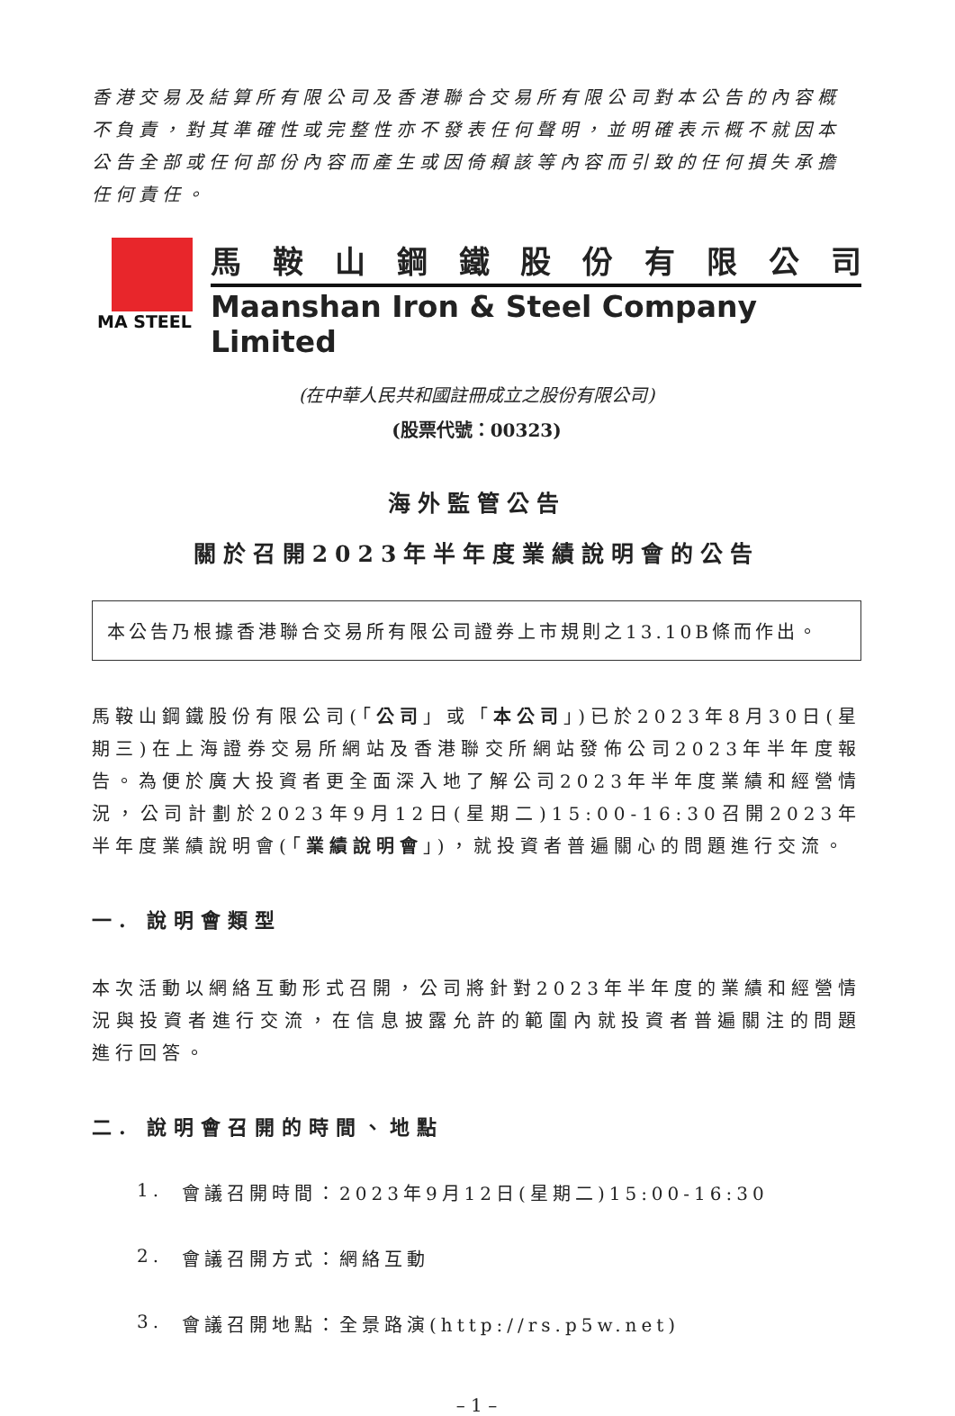香港交易及結算所有限公司及香港聯合交易所有限公司對本公告的內容概不負責，對其準確性或完整性亦不發表任何聲明，並明確表示概不就因本公告全部或任何部份內容而產生或因倚賴該等內容而引致的任何損失承擔任何責任。
MA STEEL
馬鞍山鋼鐵股份有限公司
Maanshan Iron & Steel Company Limited
(在中華人民共和國註冊成立之股份有限公司)
(股票代號：00323)
海外監管公告
關於召開2023年半年度業績說明會的公告
本公告乃根據香港聯合交易所有限公司證券上市規則之13.10B條而作出。
馬鞍山鋼鐵股份有限公司(「公司」或「本公司」)已於2023年8月30日(星期三)在上海證券交易所網站及香港聯交所網站發佈公司2023年半年度報告。為便於廣大投資者更全面深入地了解公司2023年半年度業績和經營情況，公司計劃於2023年9月12日(星期二)15:00-16:30召開2023年半年度業績說明會(「業績說明會」)，就投資者普遍關心的問題進行交流。
一. 說明會類型
本次活動以網絡互動形式召開，公司將針對2023年半年度的業績和經營情況與投資者進行交流，在信息披露允許的範圍內就投資者普遍關注的問題進行回答。
二. 說明會召開的時間、地點
1. 會議召開時間：2023年9月12日(星期二)15:00-16:30
2. 會議召開方式：網絡互動
3. 會議召開地點：全景路演(http://rs.p5w.net)
– 1 –